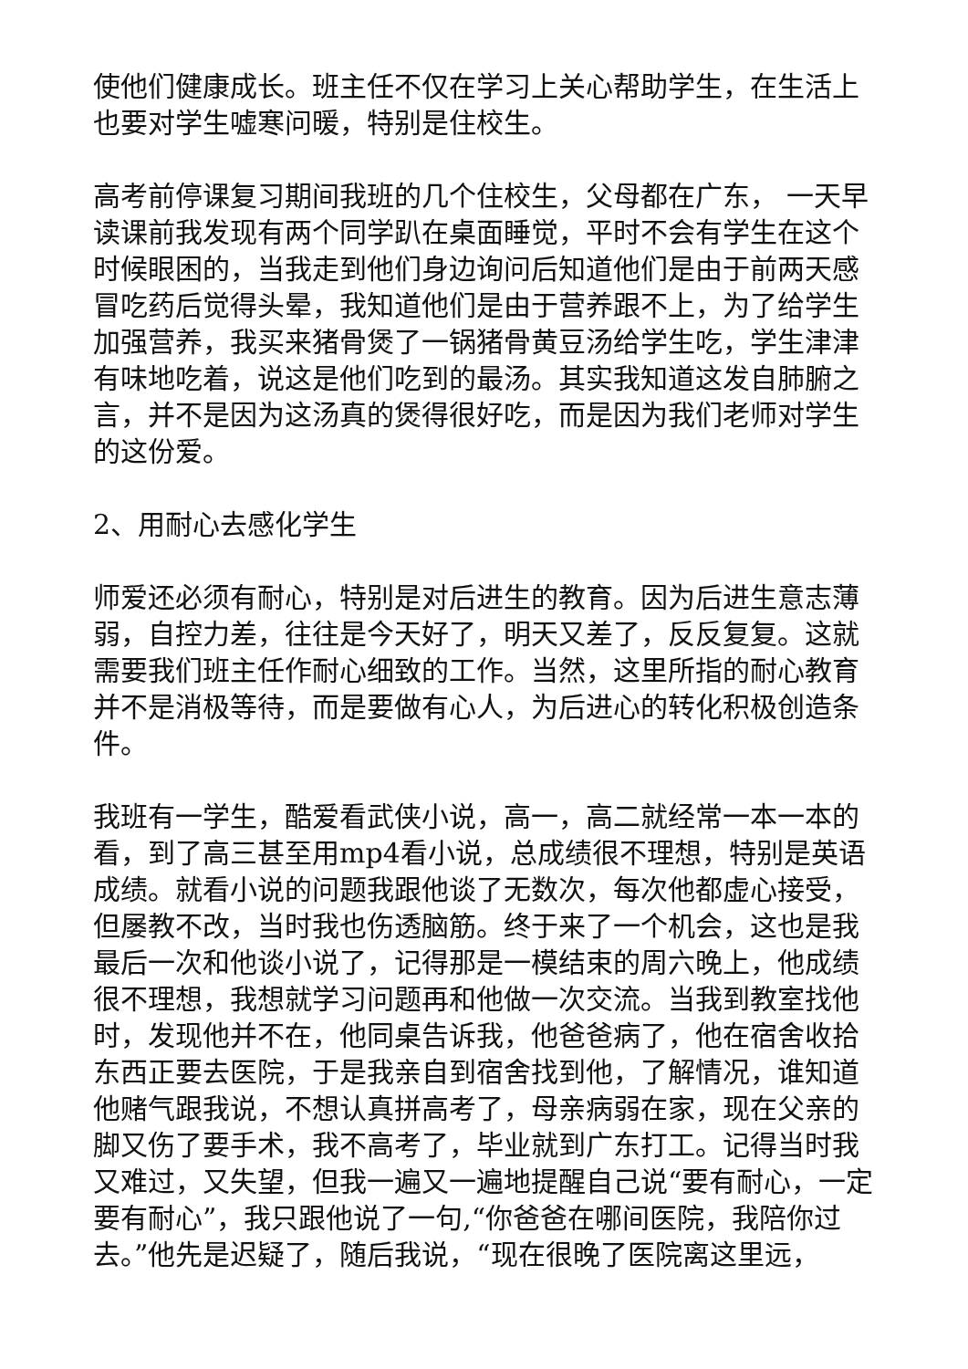使他们健康成长。班主任不仅在学习上关心帮助学生，在生活上也要对学生嘘寒问暖，特别是住校生。
高考前停课复习期间我班的几个住校生，父母都在广东， 一天早读课前我发现有两个同学趴在桌面睡觉，平时不会有学生在这个时候眼困的，当我走到他们身边询问后知道他们是由于前两天感冒吃药后觉得头晕，我知道他们是由于营养跟不上，为了给学生加强营养，我买来猪骨煲了一锅猪骨黄豆汤给学生吃，学生津津有味地吃着，说这是他们吃到的最汤。其实我知道这发自肺腑之言，并不是因为这汤真的煲得很好吃，而是因为我们老师对学生的这份爱。
2、用耐心去感化学生
师爱还必须有耐心，特别是对后进生的教育。因为后进生意志薄弱，自控力差，往往是今天好了，明天又差了，反反复复。这就需要我们班主任作耐心细致的工作。当然，这里所指的耐心教育并不是消极等待，而是要做有心人，为后进心的转化积极创造条件。
我班有一学生，酷爱看武侠小说，高一，高二就经常一本一本的看，到了高三甚至用mp4看小说，总成绩很不理想，特别是英语成绩。就看小说的问题我跟他谈了无数次，每次他都虚心接受，但屡教不改，当时我也伤透脑筋。终于来了一个机会，这也是我最后一次和他谈小说了，记得那是一模结束的周六晚上，他成绩很不理想，我想就学习问题再和他做一次交流。当我到教室找他时，发现他并不在，他同桌告诉我，他爸爸病了，他在宿舍收拾东西正要去医院，于是我亲自到宿舍找到他，了解情况，谁知道他赌气跟我说，不想认真拼高考了，母亲病弱在家，现在父亲的脚又伤了要手术，我不高考了，毕业就到广东打工。记得当时我又难过，又失望，但我一遍又一遍地提醒自己说“要有耐心，一定要有耐心”，我只跟他说了一句,“你爸爸在哪间医院，我陪你过去。”他先是迟疑了，随后我说，“现在很晚了医院离这里远，